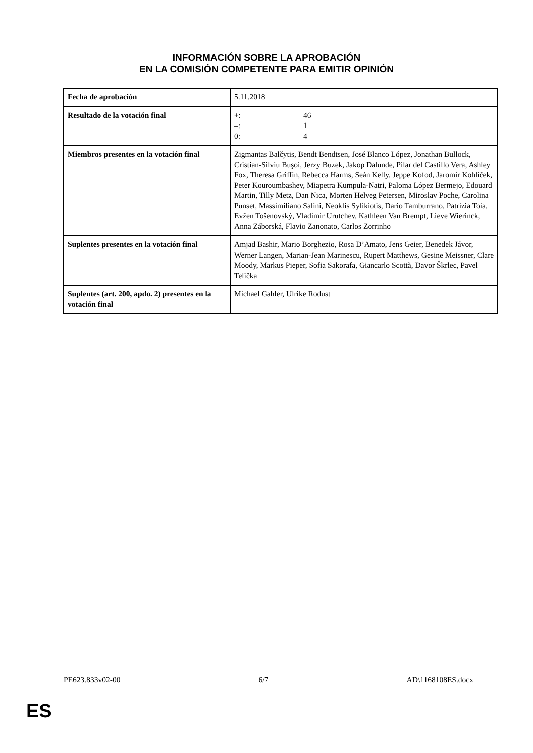INFORMACIÓN SOBRE LA APROBACIÓN
EN LA COMISIÓN COMPETENTE PARA EMITIR OPINIÓN
| Fecha de aprobación | 5.11.2018 |
| Resultado de la votación final | +: 46 –: 1 0: 4 |
| Miembros presentes en la votación final | Zigmantas Balčytis, Bendt Bendtsen, José Blanco López, Jonathan Bullock, Cristian-Silviu Buşoi, Jerzy Buzek, Jakop Dalunde, Pilar del Castillo Vera, Ashley Fox, Theresa Griffin, Rebecca Harms, Seán Kelly, Jeppe Kofod, Jaromír Kohlíček, Peter Kouroumbashev, Miapetra Kumpula-Natri, Paloma López Bermejo, Edouard Martin, Tilly Metz, Dan Nica, Morten Helveg Petersen, Miroslav Poche, Carolina Punset, Massimiliano Salini, Neoklis Sylikiotis, Dario Tamburrano, Patrizia Toia, Evžen Tošenovský, Vladimir Urutchev, Kathleen Van Brempt, Lieve Wierinck, Anna Záborská, Flavio Zanonato, Carlos Zorrinho |
| Suplentes presentes en la votación final | Amjad Bashir, Mario Borghezio, Rosa D’Amato, Jens Geier, Benedek Jávor, Werner Langen, Marian-Jean Marinescu, Rupert Matthews, Gesine Meissner, Clare Moody, Markus Pieper, Sofia Sakorafa, Giancarlo Scottà, Davor Škrlec, Pavel Telička |
| Suplentes (art. 200, apdo. 2) presentes en la votación final | Michael Gahler, Ulrike Rodust |
PE623.833v02-00 6/7 AD\1168108ES.docx
ES